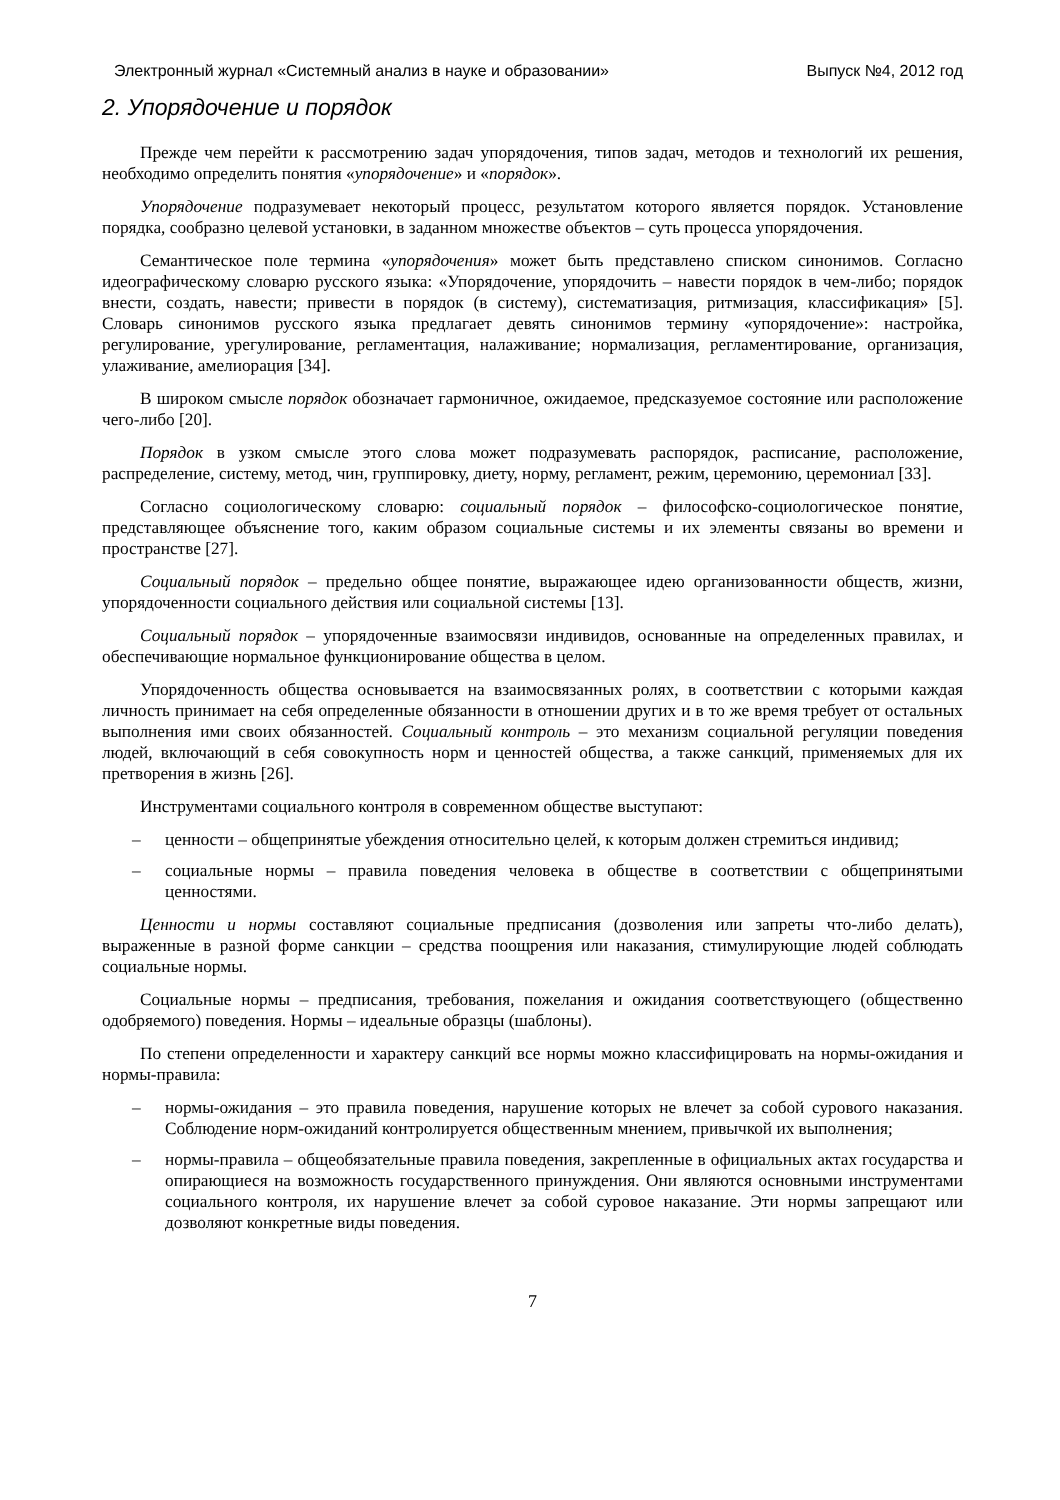Электронный журнал «Системный анализ в науке и образовании» Выпуск №4, 2012 год
2. Упорядочение и порядок
Прежде чем перейти к рассмотрению задач упорядочения, типов задач, методов и технологий их решения, необходимо определить понятия «упорядочение» и «порядок».
Упорядочение подразумевает некоторый процесс, результатом которого является порядок. Установление порядка, сообразно целевой установки, в заданном множестве объектов – суть процесса упорядочения.
Семантическое поле термина «упорядочения» может быть представлено списком синонимов. Согласно идеографическому словарю русского языка: «Упорядочение, упорядочить – навести порядок в чем-либо; порядок внести, создать, навести; привести в порядок (в систему), систематизация, ритмизация, классификация» [5]. Словарь синонимов русского языка предлагает девять синонимов термину «упорядочение»: настройка, регулирование, урегулирование, регламентация, налаживание; нормализация, регламентирование, организация, улаживание, амелиорация [34].
В широком смысле порядок обозначает гармоничное, ожидаемое, предсказуемое состояние или расположение чего-либо [20].
Порядок в узком смысле этого слова может подразумевать распорядок, расписание, расположение, распределение, систему, метод, чин, группировку, диету, норму, регламент, режим, церемонию, церемониал [33].
Согласно социологическому словарю: социальный порядок – философско-социологическое понятие, представляющее объяснение того, каким образом социальные системы и их элементы связаны во времени и пространстве [27].
Социальный порядок – предельно общее понятие, выражающее идею организованности обществ, жизни, упорядоченности социального действия или социальной системы [13].
Социальный порядок – упорядоченные взаимосвязи индивидов, основанные на определенных правилах, и обеспечивающие нормальное функционирование общества в целом.
Упорядоченность общества основывается на взаимосвязанных ролях, в соответствии с которыми каждая личность принимает на себя определенные обязанности в отношении других и в то же время требует от остальных выполнения ими своих обязанностей. Социальный контроль – это механизм социальной регуляции поведения людей, включающий в себя совокупность норм и ценностей общества, а также санкций, применяемых для их претворения в жизнь [26].
Инструментами социального контроля в современном обществе выступают:
– ценности – общепринятые убеждения относительно целей, к которым должен стремиться индивид;
– социальные нормы – правила поведения человека в обществе в соответствии с общепринятыми ценностями.
Ценности и нормы составляют социальные предписания (дозволения или запреты что-либо делать), выраженные в разной форме санкции – средства поощрения или наказания, стимулирующие людей соблюдать социальные нормы.
Социальные нормы – предписания, требования, пожелания и ожидания соответствующего (общественно одобряемого) поведения. Нормы – идеальные образцы (шаблоны).
По степени определенности и характеру санкций все нормы можно классифицировать на нормы-ожидания и нормы-правила:
– нормы-ожидания – это правила поведения, нарушение которых не влечет за собой сурового наказания. Соблюдение норм-ожиданий контролируется общественным мнением, привычкой их выполнения;
– нормы-правила – общеобязательные правила поведения, закрепленные в официальных актах государства и опирающиеся на возможность государственного принуждения. Они являются основными инструментами социального контроля, их нарушение влечет за собой суровое наказание. Эти нормы запрещают или дозволяют конкретные виды поведения.
7